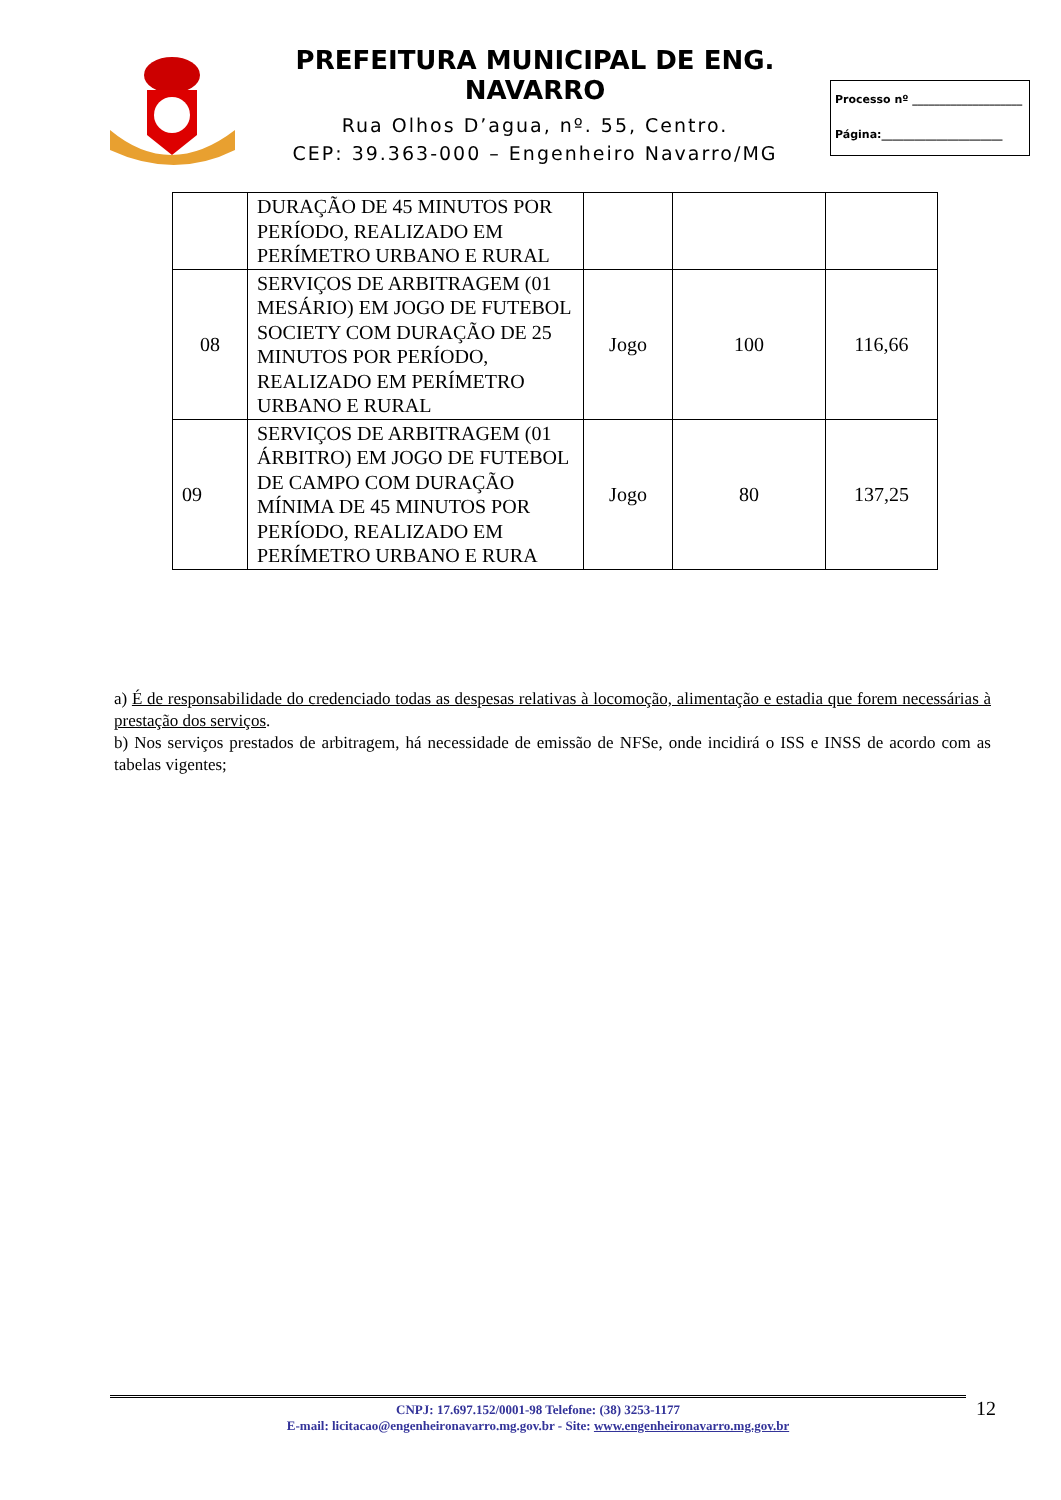PREFEITURA MUNICIPAL DE ENG. NAVARRO
Rua Olhos D’agua, nº. 55, Centro.
CEP: 39.363-000 – Engenheiro Navarro/MG
Processo nº ____________________
Página:______________________
| | DURAÇÃO DE 45 MINUTOS POR PERÍODO, REALIZADO EM PERÍMETRO URBANO E RURAL | | | |
| 08 | SERVIÇOS DE ARBITRAGEM (01 MESÁRIO) EM JOGO DE FUTEBOL SOCIETY COM DURAÇÃO DE 25 MINUTOS POR PERÍODO, REALIZADO EM PERÍMETRO URBANO E RURAL | Jogo | 100 | 116,66 |
| 09 | SERVIÇOS DE ARBITRAGEM (01 ÁRBITRO) EM JOGO DE FUTEBOL DE CAMPO COM DURAÇÃO MÍNIMA DE 45 MINUTOS POR PERÍODO, REALIZADO EM PERÍMETRO URBANO E RURA | Jogo | 80 | 137,25 |
a) É de responsabilidade do credenciado todas as despesas relativas à locomoção, alimentação e estadia que forem necessárias à prestação dos serviços.
b) Nos serviços prestados de arbitragem, há necessidade de emissão de NFSe, onde incidirá o ISS e INSS de acordo com as tabelas vigentes;
CNPJ: 17.697.152/0001-98 Telefone: (38) 3253-1177
E-mail: licitacao@engenheironavarro.mg.gov.br - Site: www.engenheironavarro.mg.gov.br
12